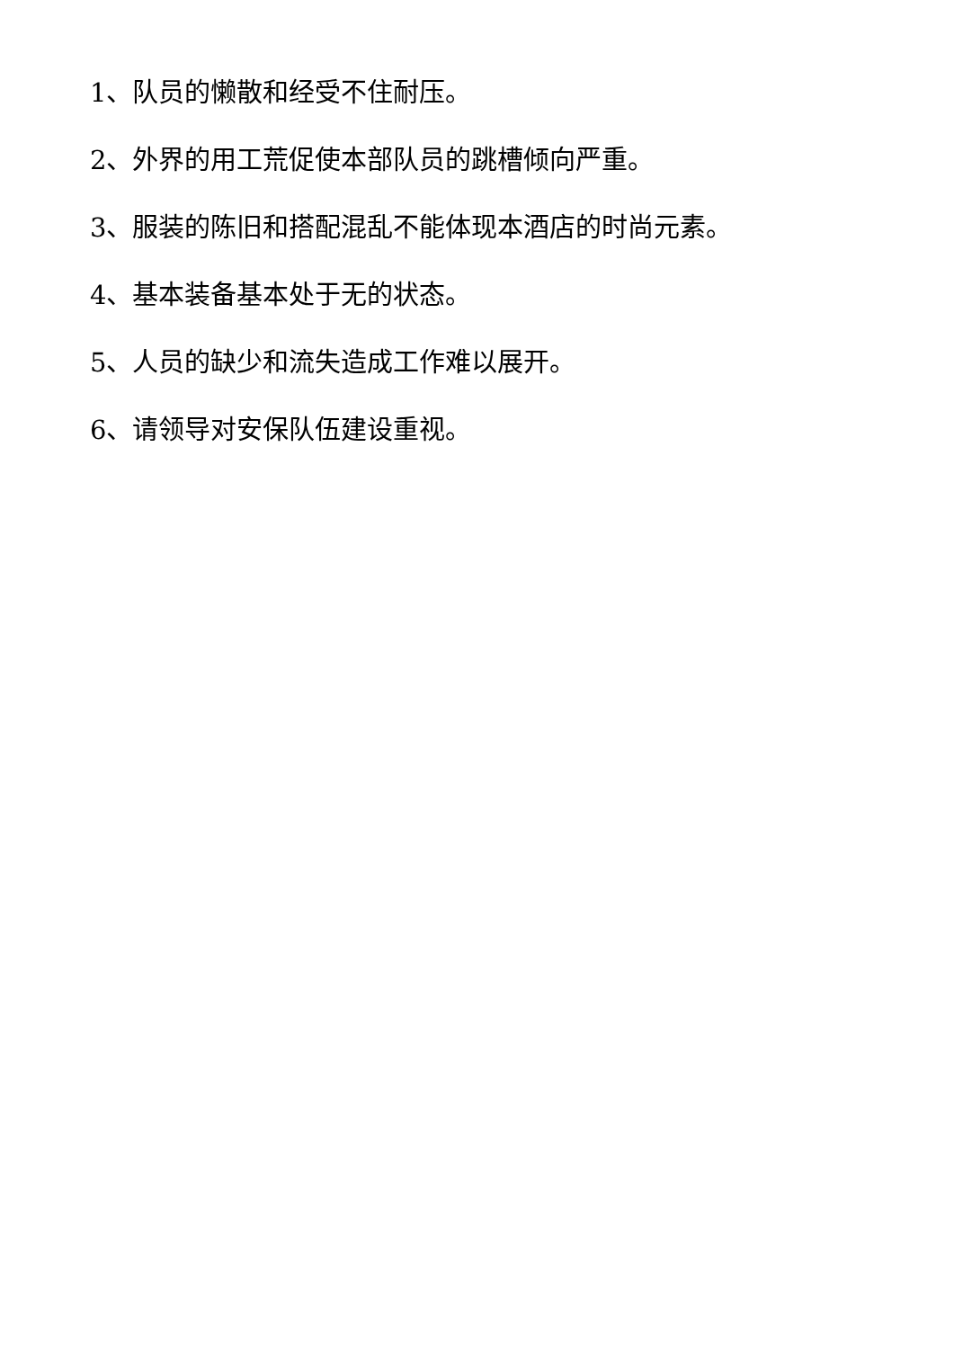1、队员的懒散和经受不住耐压。
2、外界的用工荒促使本部队员的跳槽倾向严重。
3、服装的陈旧和搭配混乱不能体现本酒店的时尚元素。
4、基本装备基本处于无的状态。
5、人员的缺少和流失造成工作难以展开。
6、请领导对安保队伍建设重视。